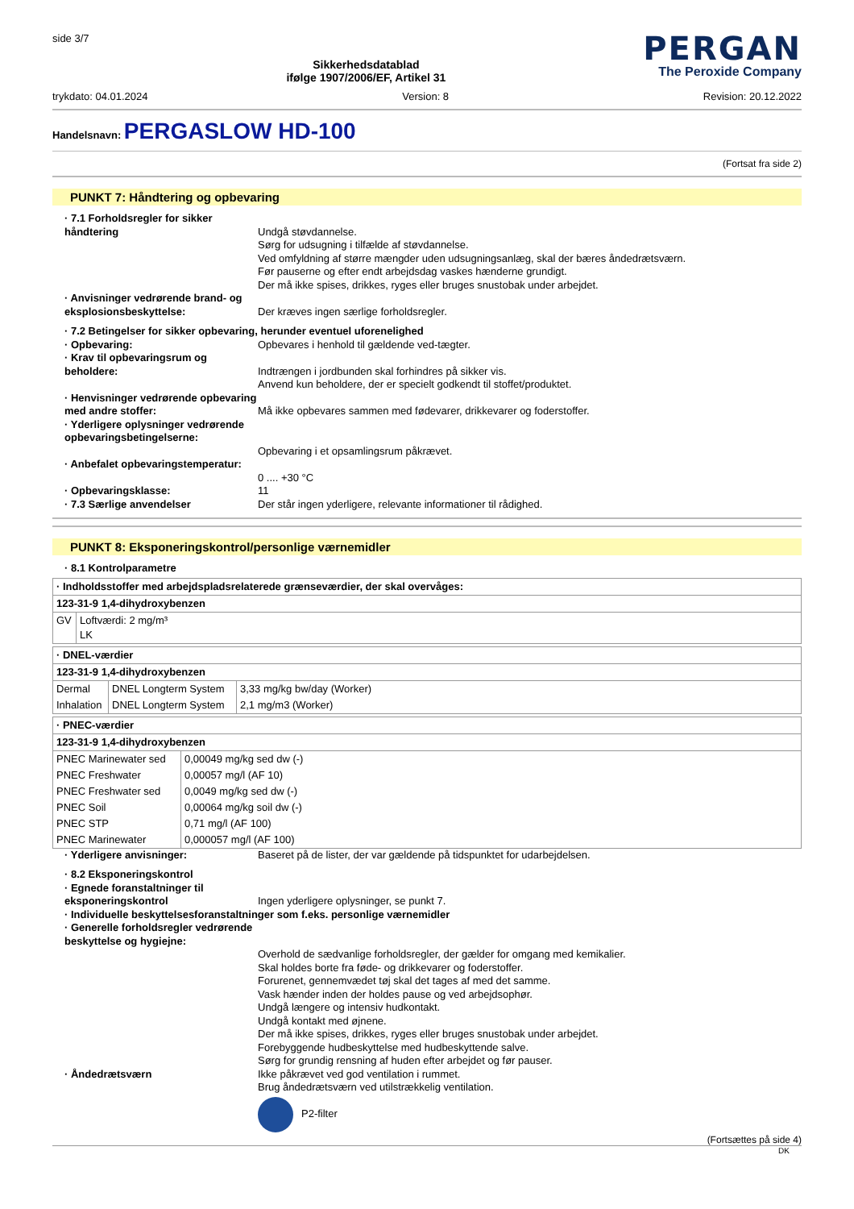side 3/7
Sikkerhedsdatablad
ifølge 1907/2006/EF, Artikel 31
PERGAN
The Peroxide Company
trykdato: 04.01.2024 Version: 8 Revision: 20.12.2022
Handelsnavn: PERGASLOW HD-100
(Fortsat fra side 2)
PUNKT 7: Håndtering og opbevaring
· 7.1 Forholdsregler for sikker håndtering
Undgå støvdannelse.
Sørg for udsugning i tilfælde af støvdannelse.
Ved omfyldning af større mængder uden udsugningsanlæg, skal der bæres åndedrætsværn.
Før pauserne og efter endt arbejdsdag vaskes hænderne grundigt.
Der må ikke spises, drikkes, ryges eller bruges snustobak under arbejdet.
· Anvisninger vedrørende brand- og eksplosionsbeskyttelse:
Der kræves ingen særlige forholdsregler.
· 7.2 Betingelser for sikker opbevaring, herunder eventuel uforenelighed
· Opbevaring: Opbevares i henhold til gældende ved-tægter.
· Krav til opbevaringsrum og beholdere:
Indtrængen i jordbunden skal forhindres på sikker vis.
Anvend kun beholdere, der er specielt godkendt til stoffet/produktet.
· Henvisninger vedrørende opbevaring med andre stoffer:
Må ikke opbevares sammen med fødevarer, drikkevarer og foderstoffer.
· Yderligere oplysninger vedrørende opbevaringsbetingelserne:
Opbevaring i et opsamlingsrum påkrævet.
· Anbefalet opbevaringstemperatur:
0 .... +30 °C
· Opbevaringsklasse: 11
· 7.3 Særlige anvendelser Der står ingen yderligere, relevante informationer til rådighed.
PUNKT 8: Eksponeringskontrol/personlige værnemidler
· 8.1 Kontrolparametre
| · Indholdsstoffer med arbejdspladsrelaterede grænseværdier, der skal overvåges: | |
| 123-31-9 1,4-dihydroxybenzen | |
| GV | Loftværdi: 2 mg/m³ LK |
| · DNEL-værdier | | |
| 123-31-9 1,4-dihydroxybenzen | | |
| Dermal | DNEL Longterm System | 3,33 mg/kg bw/day (Worker) |
| Inhalation | DNEL Longterm System | 2,1 mg/m3 (Worker) |
| · PNEC-værdier | |
| 123-31-9 1,4-dihydroxybenzen | |
| PNEC Marinewater sed | 0,00049 mg/kg sed dw (-) |
| PNEC Freshwater | 0,00057 mg/l (AF 10) |
| PNEC Freshwater sed | 0,0049 mg/kg sed dw (-) |
| PNEC Soil | 0,00064 mg/kg soil dw (-) |
| PNEC STP | 0,71 mg/l (AF 100) |
| PNEC Marinewater | 0,000057 mg/l (AF 100) |
· Yderligere anvisninger: Baseret på de lister, der var gældende på tidspunktet for udarbejdelsen.
· 8.2 Eksponeringskontrol
· Egnede foranstaltninger til eksponeringskontrol
Ingen yderligere oplysninger, se punkt 7.
· Individuelle beskyttelsesforanstaltninger som f.eks. personlige værnemidler
· Generelle forholdsregler vedrørende beskyttelse og hygiejne:
Overhold de sædvanlige forholdsregler, der gælder for omgang med kemikalier.
Skal holdes borte fra føde- og drikkevarer og foderstoffer.
Forurenet, gennemvædet tøj skal det tages af med det samme.
Vask hænder inden der holdes pause og ved arbejdsophør.
Undgå længere og intensiv hudkontakt.
Undgå kontakt med øjnene.
Der må ikke spises, drikkes, ryges eller bruges snustobak under arbejdet.
Forebyggende hudbeskyttelse med hudbeskyttende salve.
Sørg for grundig rensning af huden efter arbejdet og før pauser.
· Åndedrætsværn Ikke påkrævet ved god ventilation i rummet.
Brug åndedrætsværn ved utilstrækkelig ventilation.
P2-filter
(Fortsættes på side 4)
DK